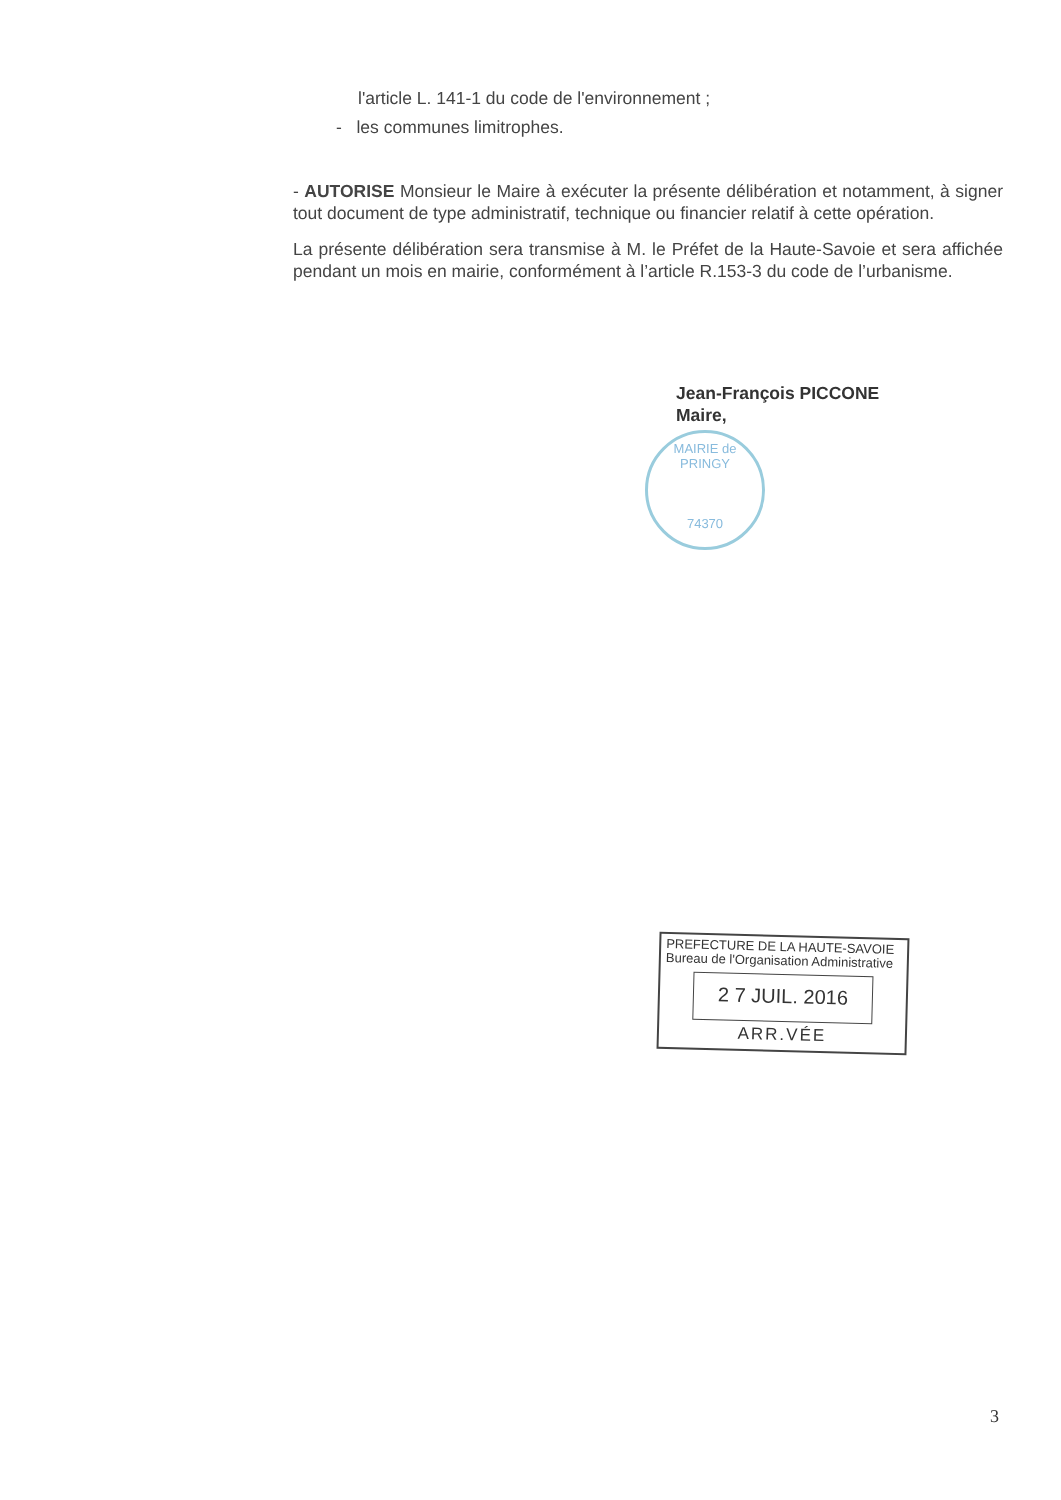l'article L. 141-1 du code de l'environnement ;
- les communes limitrophes.
- AUTORISE Monsieur le Maire à exécuter la présente délibération et notamment, à signer tout document de type administratif, technique ou financier relatif à cette opération.
La présente délibération sera transmise à M. le Préfet de la Haute-Savoie et sera affichée pendant un mois en mairie, conformément à l’article R.153-3 du code de l’urbanisme.
Jean-François PICCONE
Maire,
MAIRIE de PRINGY
74370
PREFECTURE DE LA HAUTE-SAVOIE
Bureau de l'Organisation Administrative
2 7 JUIL. 2016
ARR.VÉE
3